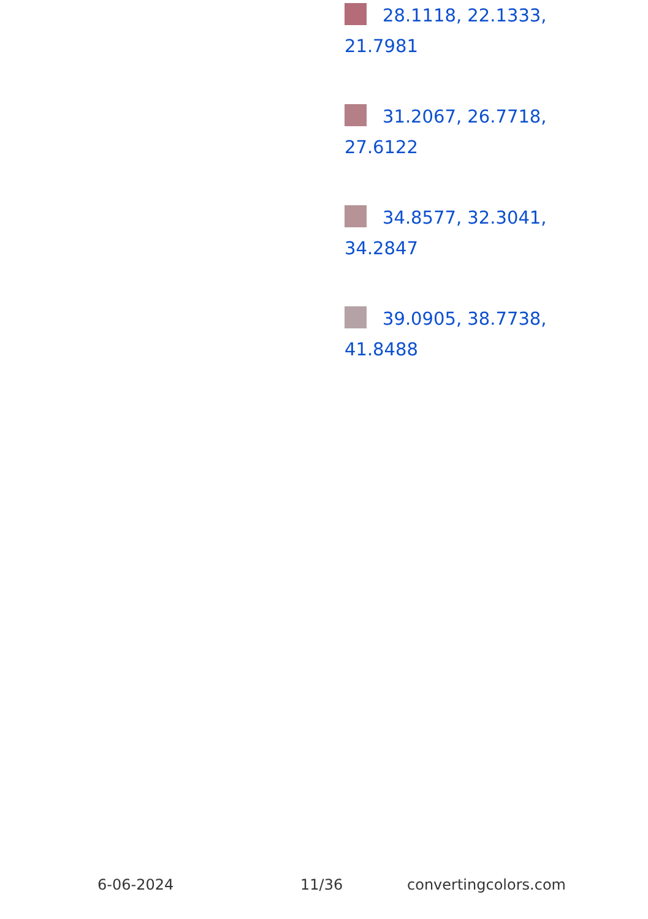28.1118, 22.1333, 21.7981
31.2067, 26.7718, 27.6122
34.8577, 32.3041, 34.2847
39.0905, 38.7738, 41.8488
6-06-2024 11/36 convertingcolors.com